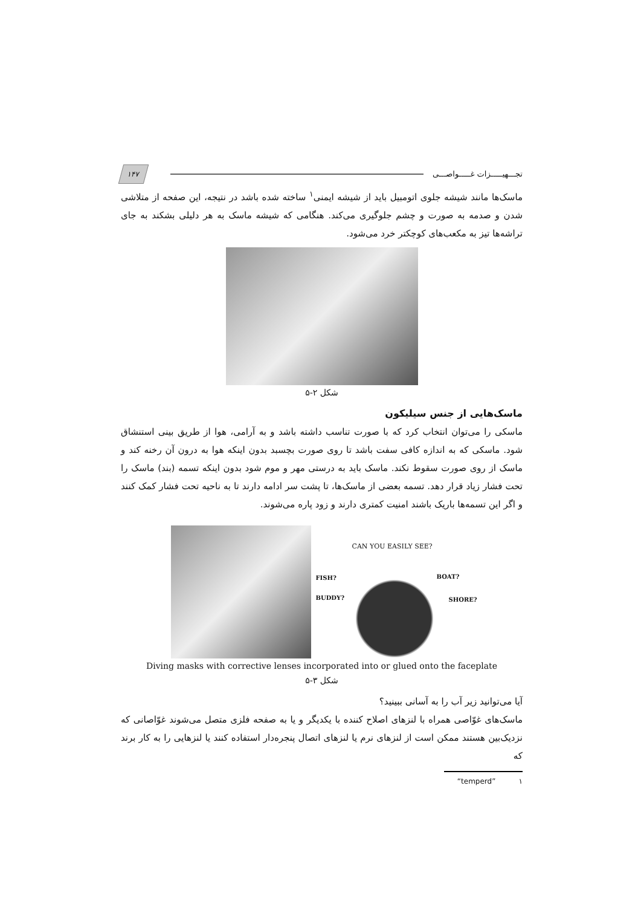تجـــهیـــــزات غـــــواصـــی
۱۴۷
ماسک‌ها مانند شیشه جلوی اتومبیل باید از شیشه ایمنی<sup>۱</sup> ساخته شده باشد در نتیجه، این صفحه از متلاشی شدن و صدمه به صورت و چشم جلوگیری می‌کند. هنگامی که شیشه ماسک به هر دلیلی بشکند به جای تراشه‌ها تیز به مکعب‌های کوچکتر خرد می‌شود.
شکل ۲-۵
ماسک‌هایی از جنس سیلیکون
ماسکی را می‌توان انتخاب کرد که با صورت تناسب داشته باشد و به آرامی، هوا از طریق بینی استنشاق شود. ماسکی که به اندازه کافی سفت باشد تا روی صورت بچسبد بدون اینکه هوا به درون آن رخنه کند و ماسک از روی صورت سقوط نکند. ماسک باید به درستی مهر و موم شود بدون اینکه تسمه (بند) ماسک را تحت فشار زیاد قرار دهد. تسمه بعضی از ماسک‌ها، تا پشت سر ادامه دارند تا به ناحیه تحت فشار کمک کنند و اگر این تسمه‌ها باریک باشند امنیت کمتری دارند و زود پاره می‌شوند.
CAN YOU EASILY SEE?
FISH? BOAT?
BUDDY? SHORE?
Diving masks with corrective lenses incorporated into or glued onto the faceplate
شکل ۳-۵
آیا می‌توانید زیر آب را به آسانی ببینید؟
ماسک‌های غوّاصی همراه با لنزهای اصلاح کننده با یکدیگر و یا به صفحه فلزی متصل می‌شوند غوّاصانی که نزدیک‌بین هستند ممکن است از لنزهای نرم یا لنزهای اتصال پنجره‌دار استفاده کنند یا لنزهایی را به کار برند که
۱ “temperd”